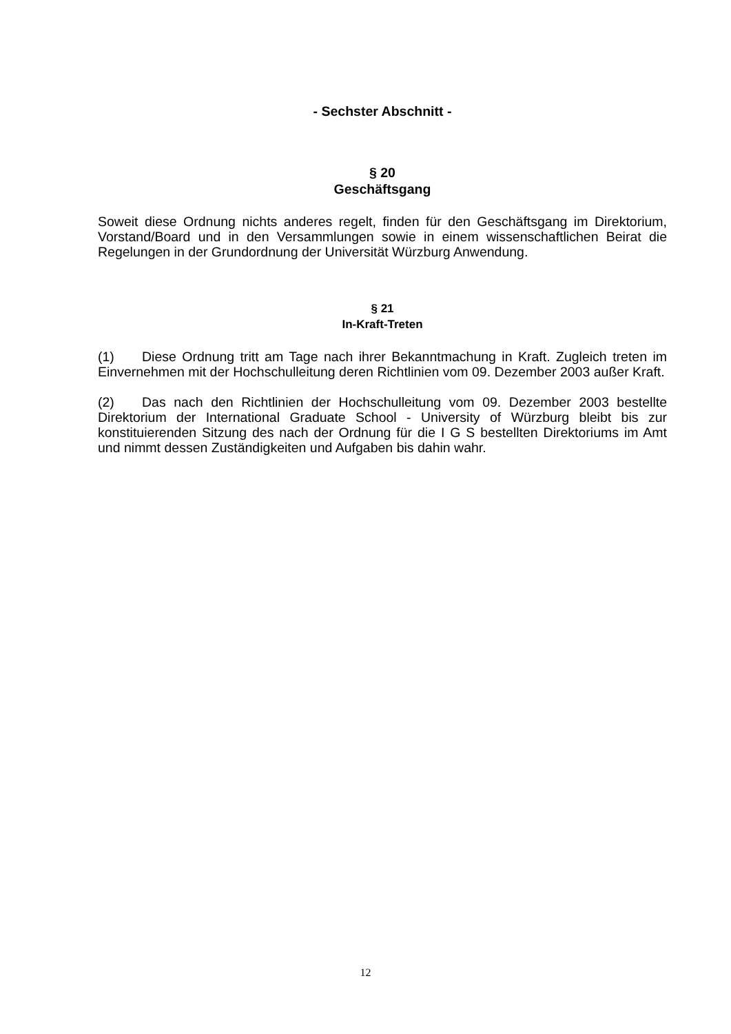- Sechster Abschnitt -
§ 20
Geschäftsgang
Soweit diese Ordnung nichts anderes regelt, finden für den Geschäftsgang im Direktorium, Vorstand/Board und in den Versammlungen sowie in einem wissenschaftlichen Beirat die Regelungen in der Grundordnung der Universität Würzburg Anwendung.
§ 21
In-Kraft-Treten
(1) Diese Ordnung tritt am Tage nach ihrer Bekanntmachung in Kraft. Zugleich treten im Einvernehmen mit der Hochschulleitung deren Richtlinien vom 09. Dezember 2003 außer Kraft.
(2) Das nach den Richtlinien der Hochschulleitung vom 09. Dezember 2003 bestellte Direktorium der International Graduate School - University of Würzburg bleibt bis zur konstituierenden Sitzung des nach der Ordnung für die I G S bestellten Direktoriums im Amt und nimmt dessen Zuständigkeiten und Aufgaben bis dahin wahr.
12